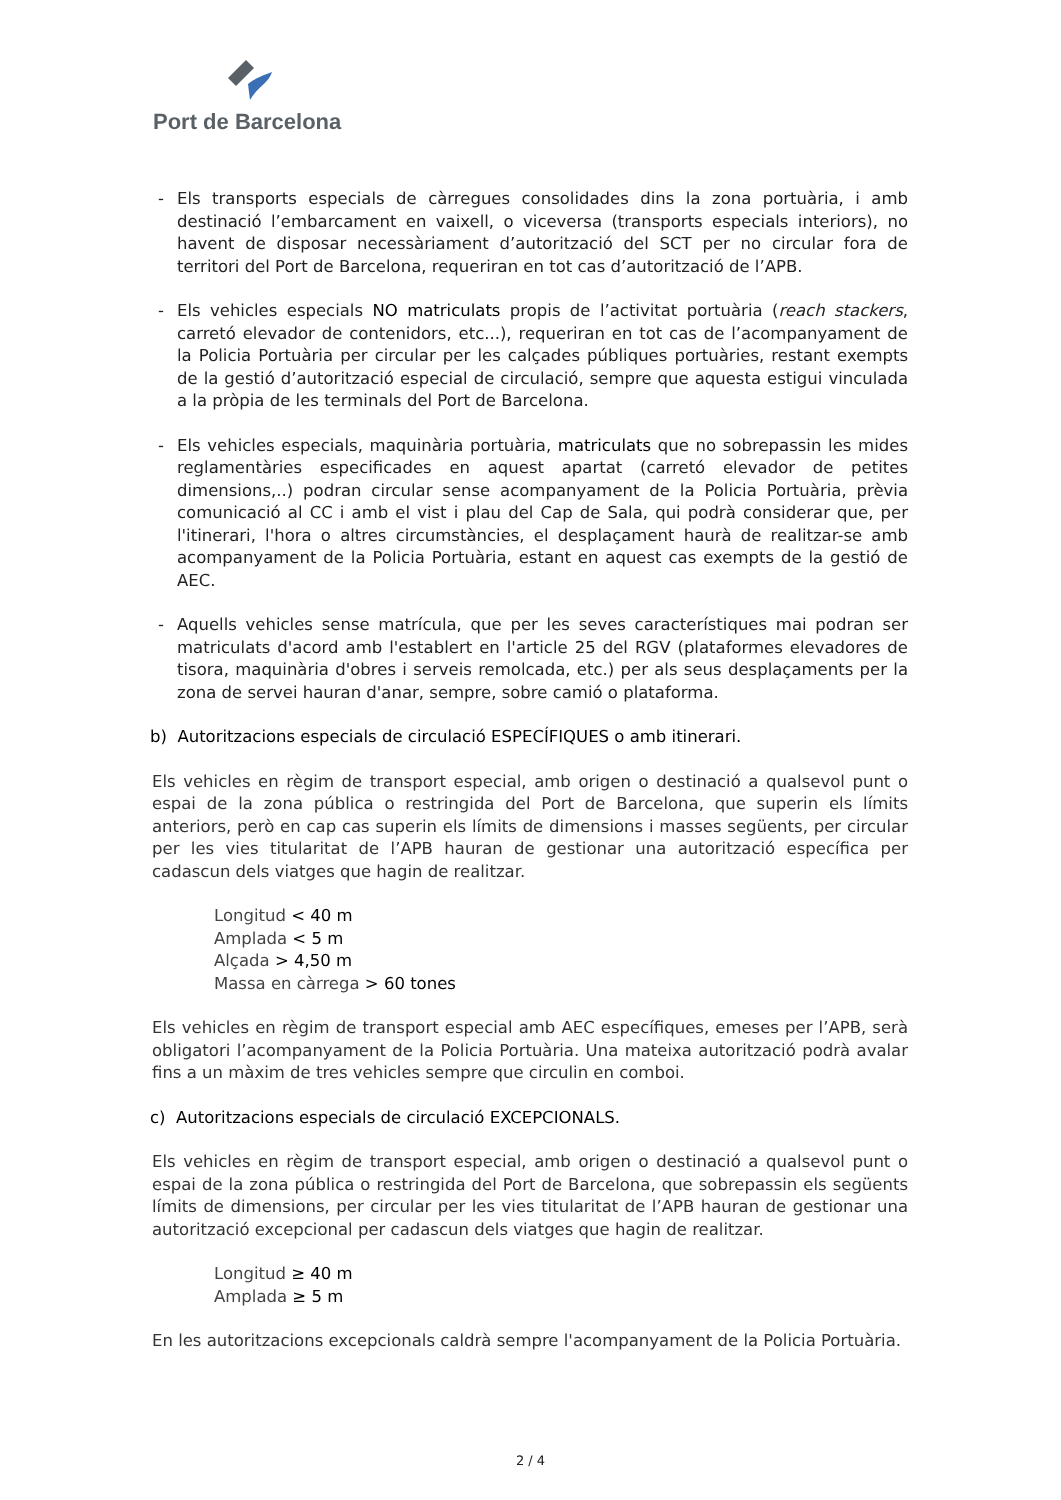Port de Barcelona
- Els transports especials de càrregues consolidades dins la zona portuària, i amb destinació l’embarcament en vaixell, o viceversa (transports especials interiors), no havent de disposar necessàriament d’autorització del SCT per no circular fora de territori del Port de Barcelona, requeriran en tot cas d’autorització de l’APB.
- Els vehicles especials NO matriculats propis de l’activitat portuària (reach stackers, carretó elevador de contenidors, etc...), requeriran en tot cas de l’acompanyament de la Policia Portuària per circular per les calçades públiques portuàries, restant exempts de la gestió d’autorització especial de circulació, sempre que aquesta estigui vinculada a la pròpia de les terminals del Port de Barcelona.
- Els vehicles especials, maquinària portuària, matriculats que no sobrepassin les mides reglamentàries especificades en aquest apartat (carretó elevador de petites dimensions,..) podran circular sense acompanyament de la Policia Portuària, prèvia comunicació al CC i amb el vist i plau del Cap de Sala, qui podrà considerar que, per l'itinerari, l'hora o altres circumstàncies, el desplaçament haurà de realitzar-se amb acompanyament de la Policia Portuària, estant en aquest cas exempts de la gestió de AEC.
- Aquells vehicles sense matrícula, que per les seves característiques mai podran ser matriculats d'acord amb l'establert en l'article 25 del RGV (plataformes elevadores de tisora, maquinària d'obres i serveis remolcada, etc.) per als seus desplaçaments per la zona de servei hauran d'anar, sempre, sobre camió o plataforma.
b) Autoritzacions especials de circulació ESPECÍFIQUES o amb itinerari.
Els vehicles en règim de transport especial, amb origen o destinació a qualsevol punt o espai de la zona pública o restringida del Port de Barcelona, que superin els límits anteriors, però en cap cas superin els límits de dimensions i masses següents, per circular per les vies titularitat de l’APB hauran de gestionar una autorització específica per cadascun dels viatges que hagin de realitzar.
Longitud < 40 m
Amplada < 5 m
Alçada > 4,50 m
Massa en càrrega > 60 tones
Els vehicles en règim de transport especial amb AEC específiques, emeses per l’APB, serà obligatori l’acompanyament de la Policia Portuària. Una mateixa autorització podrà avalar fins a un màxim de tres vehicles sempre que circulin en comboi.
c) Autoritzacions especials de circulació EXCEPCIONALS.
Els vehicles en règim de transport especial, amb origen o destinació a qualsevol punt o espai de la zona pública o restringida del Port de Barcelona, que sobrepassin els següents límits de dimensions, per circular per les vies titularitat de l’APB hauran de gestionar una autorització excepcional per cadascun dels viatges que hagin de realitzar.
Longitud ≥ 40 m
Amplada ≥ 5 m
En les autoritzacions excepcionals caldrà sempre l'acompanyament de la Policia Portuària.
2 / 4